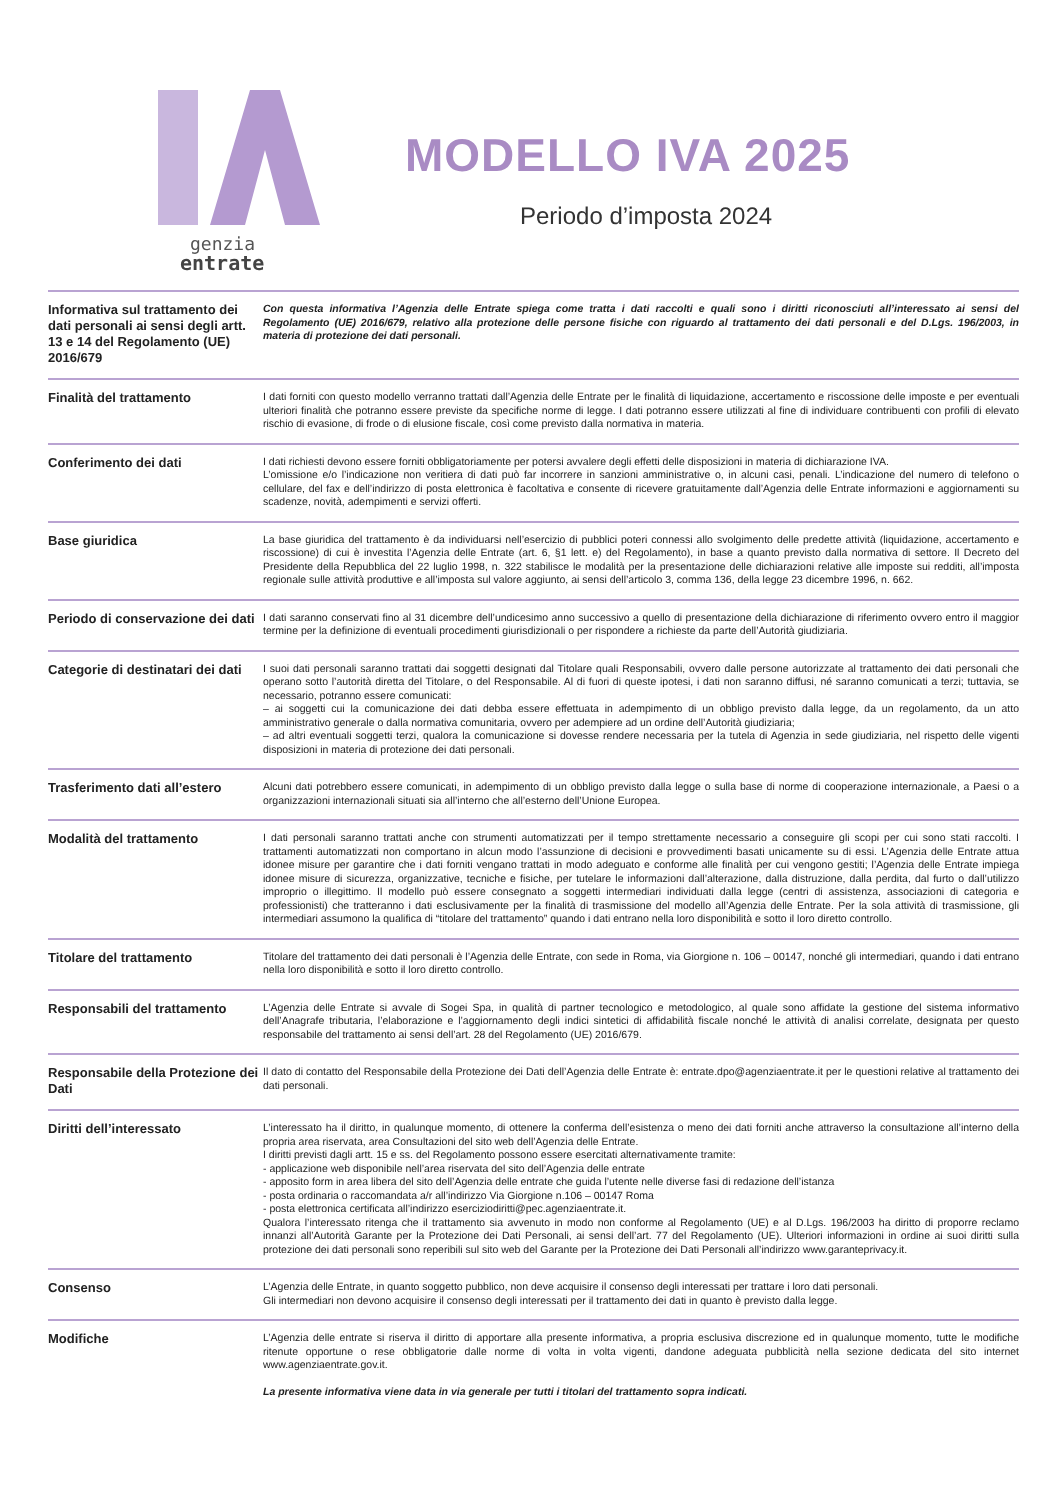genzia
entrate
MODELLO IVA 2025
Periodo d’imposta 2024
Informativa sul trattamento dei dati personali ai sensi degli artt. 13 e 14 del Regolamento (UE) 2016/679
Con questa informativa l’Agenzia delle Entrate spiega come tratta i dati raccolti e quali sono i diritti riconosciuti all’interessato ai sensi del Regolamento (UE) 2016/679, relativo alla protezione delle persone fisiche con riguardo al trattamento dei dati personali e del D.Lgs. 196/2003, in materia di protezione dei dati personali.
Finalità del trattamento
I dati forniti con questo modello verranno trattati dall’Agenzia delle Entrate per le finalità di liquidazione, accertamento e riscossione delle imposte e per eventuali ulteriori finalità che potranno essere previste da specifiche norme di legge. I dati potranno essere utilizzati al fine di individuare contribuenti con profili di elevato rischio di evasione, di frode o di elusione fiscale, così come previsto dalla normativa in materia.
Conferimento dei dati
I dati richiesti devono essere forniti obbligatoriamente per potersi avvalere degli effetti delle disposizioni in materia di dichiarazione IVA.
L’omissione e/o l’indicazione non veritiera di dati può far incorrere in sanzioni amministrative o, in alcuni casi, penali. L’indicazione del numero di telefono o cellulare, del fax e dell’indirizzo di posta elettronica è facoltativa e consente di ricevere gratuitamente dall’Agenzia delle Entrate informazioni e aggiornamenti su scadenze, novità, adempimenti e servizi offerti.
Base giuridica
La base giuridica del trattamento è da individuarsi nell’esercizio di pubblici poteri connessi allo svolgimento delle predette attività (liquidazione, accertamento e riscossione) di cui è investita l’Agenzia delle Entrate (art. 6, §1 lett. e) del Regolamento), in base a quanto previsto dalla normativa di settore. Il Decreto del Presidente della Repubblica del 22 luglio 1998, n. 322 stabilisce le modalità per la presentazione delle dichiarazioni relative alle imposte sui redditi, all’imposta regionale sulle attività produttive e all’imposta sul valore aggiunto, ai sensi dell’articolo 3, comma 136, della legge 23 dicembre 1996, n. 662.
Periodo di conservazione dei dati
I dati saranno conservati fino al 31 dicembre dell’undicesimo anno successivo a quello di presentazione della dichiarazione di riferimento ovvero entro il maggior termine per la definizione di eventuali procedimenti giurisdizionali o per rispondere a richieste da parte dell’Autorità giudiziaria.
Categorie di destinatari dei dati
I suoi dati personali saranno trattati dai soggetti designati dal Titolare quali Responsabili, ovvero dalle persone autorizzate al trattamento dei dati personali che operano sotto l’autorità diretta del Titolare, o del Responsabile. Al di fuori di queste ipotesi, i dati non saranno diffusi, né saranno comunicati a terzi; tuttavia, se necessario, potranno essere comunicati:
– ai soggetti cui la comunicazione dei dati debba essere effettuata in adempimento di un obbligo previsto dalla legge, da un regolamento, da un atto amministrativo generale o dalla normativa comunitaria, ovvero per adempiere ad un ordine dell’Autorità giudiziaria;
– ad altri eventuali soggetti terzi, qualora la comunicazione si dovesse rendere necessaria per la tutela di Agenzia in sede giudiziaria, nel rispetto delle vigenti disposizioni in materia di protezione dei dati personali.
Trasferimento dati all’estero
Alcuni dati potrebbero essere comunicati, in adempimento di un obbligo previsto dalla legge o sulla base di norme di cooperazione internazionale, a Paesi o a organizzazioni internazionali situati sia all’interno che all’esterno dell’Unione Europea.
Modalità del trattamento
I dati personali saranno trattati anche con strumenti automatizzati per il tempo strettamente necessario a conseguire gli scopi per cui sono stati raccolti. I trattamenti automatizzati non comportano in alcun modo l’assunzione di decisioni e provvedimenti basati unicamente su di essi. L’Agenzia delle Entrate attua idonee misure per garantire che i dati forniti vengano trattati in modo adeguato e conforme alle finalità per cui vengono gestiti; l’Agenzia delle Entrate impiega idonee misure di sicurezza, organizzative, tecniche e fisiche, per tutelare le informazioni dall’alterazione, dalla distruzione, dalla perdita, dal furto o dall’utilizzo improprio o illegittimo. Il modello può essere consegnato a soggetti intermediari individuati dalla legge (centri di assistenza, associazioni di categoria e professionisti) che tratteranno i dati esclusivamente per la finalità di trasmissione del modello all’Agenzia delle Entrate. Per la sola attività di trasmissione, gli intermediari assumono la qualifica di “titolare del trattamento” quando i dati entrano nella loro disponibilità e sotto il loro diretto controllo.
Titolare del trattamento
Titolare del trattamento dei dati personali è l’Agenzia delle Entrate, con sede in Roma, via Giorgione n. 106 – 00147, nonché gli intermediari, quando i dati entrano nella loro disponibilità e sotto il loro diretto controllo.
Responsabili del trattamento
L’Agenzia delle Entrate si avvale di Sogei Spa, in qualità di partner tecnologico e metodologico, al quale sono affidate la gestione del sistema informativo dell’Anagrafe tributaria, l’elaborazione e l’aggiornamento degli indici sintetici di affidabilità fiscale nonché le attività di analisi correlate, designata per questo responsabile del trattamento ai sensi dell’art. 28 del Regolamento (UE) 2016/679.
Responsabile della Protezione dei Dati
Il dato di contatto del Responsabile della Protezione dei Dati dell’Agenzia delle Entrate è: entrate.dpo@agenziaentrate.it per le questioni relative al trattamento dei dati personali.
Diritti dell’interessato
L’interessato ha il diritto, in qualunque momento, di ottenere la conferma dell’esistenza o meno dei dati forniti anche attraverso la consultazione all’interno della propria area riservata, area Consultazioni del sito web dell’Agenzia delle Entrate.
I diritti previsti dagli artt. 15 e ss. del Regolamento possono essere esercitati alternativamente tramite:
- applicazione web disponibile nell’area riservata del sito dell’Agenzia delle entrate
- apposito form in area libera del sito dell’Agenzia delle entrate che guida l’utente nelle diverse fasi di redazione dell’istanza
- posta ordinaria o raccomandata a/r all’indirizzo Via Giorgione n.106 – 00147 Roma
- posta elettronica certificata all’indirizzo eserciziodiritti@pec.agenziaentrate.it.
Qualora l’interessato ritenga che il trattamento sia avvenuto in modo non conforme al Regolamento (UE) e al D.Lgs. 196/2003 ha diritto di proporre reclamo innanzi all’Autorità Garante per la Protezione dei Dati Personali, ai sensi dell’art. 77 del Regolamento (UE). Ulteriori informazioni in ordine ai suoi diritti sulla protezione dei dati personali sono reperibili sul sito web del Garante per la Protezione dei Dati Personali all’indirizzo www.garanteprivacy.it.
Consenso
L’Agenzia delle Entrate, in quanto soggetto pubblico, non deve acquisire il consenso degli interessati per trattare i loro dati personali.
Gli intermediari non devono acquisire il consenso degli interessati per il trattamento dei dati in quanto è previsto dalla legge.
Modifiche
L’Agenzia delle entrate si riserva il diritto di apportare alla presente informativa, a propria esclusiva discrezione ed in qualunque momento, tutte le modifiche ritenute opportune o rese obbligatorie dalle norme di volta in volta vigenti, dandone adeguata pubblicità nella sezione dedicata del sito internet www.agenziaentrate.gov.it.
La presente informativa viene data in via generale per tutti i titolari del trattamento sopra indicati.